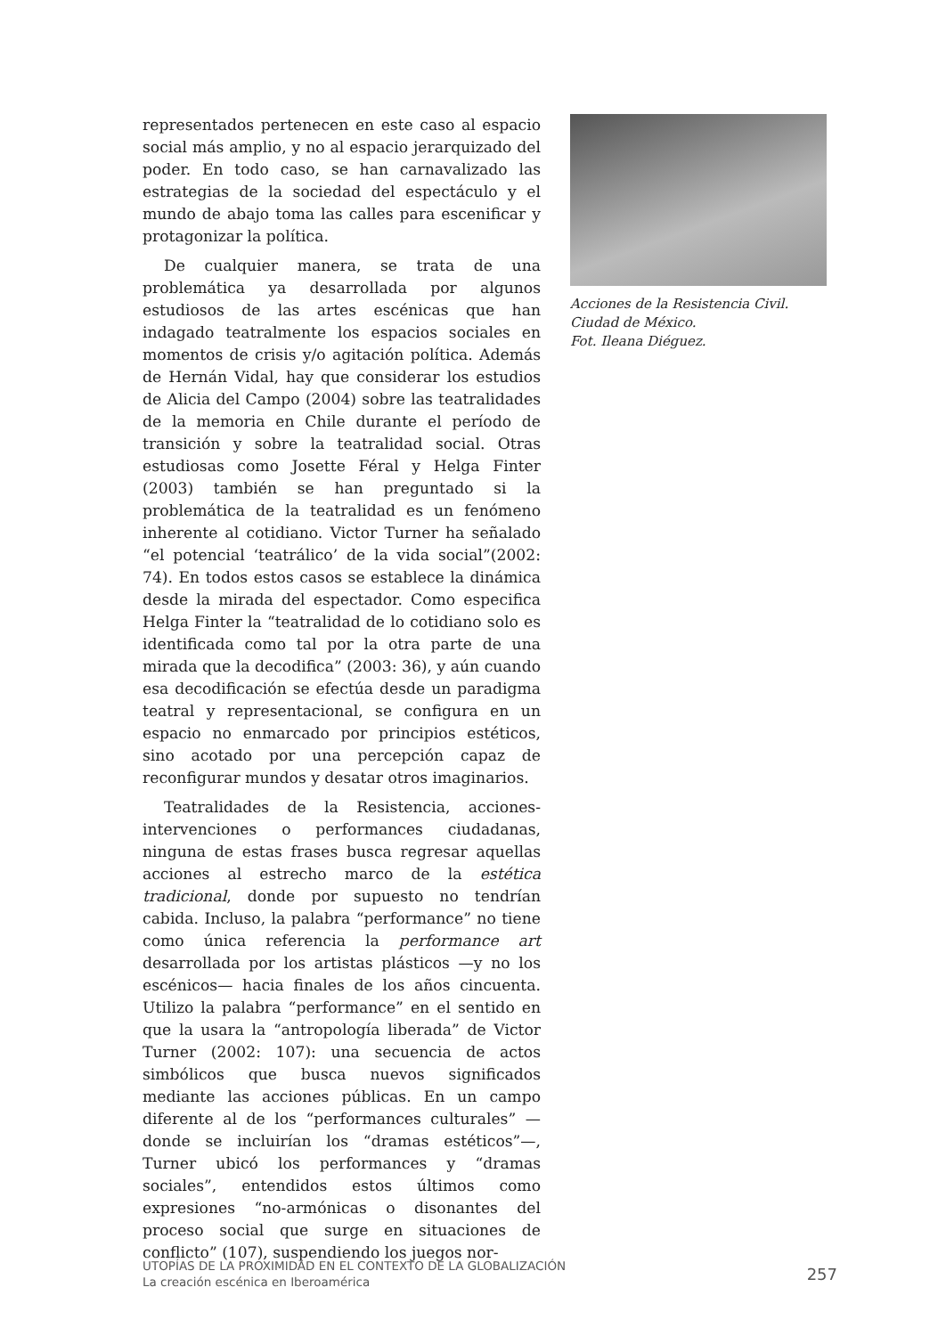representados pertenecen en este caso al espacio social más amplio, y no al espacio jerarquizado del poder. En todo caso, se han carnavalizado las estrategias de la sociedad del espectáculo y el mundo de abajo toma las calles para escenificar y protagonizar la política.
De cualquier manera, se trata de una problemática ya desarrollada por algunos estudiosos de las artes escénicas que han indagado teatralmente los espacios sociales en momentos de crisis y/o agitación política. Además de Hernán Vidal, hay que considerar los estudios de Alicia del Campo (2004) sobre las teatralidades de la memoria en Chile durante el período de transición y sobre la teatralidad social. Otras estudiosas como Josette Féral y Helga Finter (2003) también se han preguntado si la problemática de la teatralidad es un fenómeno inherente al cotidiano. Victor Turner ha señalado “el potencial ‘teatrálico’ de la vida social”(2002: 74). En todos estos casos se establece la dinámica desde la mirada del espectador. Como especifica Helga Finter la “teatralidad de lo cotidiano solo es identificada como tal por la otra parte de una mirada que la decodifica” (2003: 36), y aún cuando esa decodificación se efectúa desde un paradigma teatral y representacional, se configura en un espacio no enmarcado por principios estéticos, sino acotado por una percepción capaz de reconfigurar mundos y desatar otros imaginarios.
Teatralidades de la Resistencia, acciones-intervenciones o performances ciudadanas, ninguna de estas frases busca regresar aquellas acciones al estrecho marco de la estética tradicional, donde por supuesto no tendrían cabida. Incluso, la palabra “performance” no tiene como única referencia la performance art desarrollada por los artistas plásticos —y no los escénicos— hacia finales de los años cincuenta. Utilizo la palabra “performance” en el sentido en que la usara la “antropología liberada” de Victor Turner (2002: 107): una secuencia de actos simbólicos que busca nuevos significados mediante las acciones públicas. En un campo diferente al de los “performances culturales” —donde se incluirían los “dramas estéticos”—, Turner ubicó los performances y “dramas sociales”, entendidos estos últimos como expresiones “no-armónicas o disonantes del proceso social que surge en situaciones de conflicto” (107), suspendiendo los juegos nor-
Acciones de la Resistencia Civil.
Ciudad de México.
Fot. Ileana Diéguez.
UTOPÍAS DE LA PROXIMIDAD EN EL CONTEXTO DE LA GLOBALIZACIÓN
La creación escénica en Iberoamérica
257